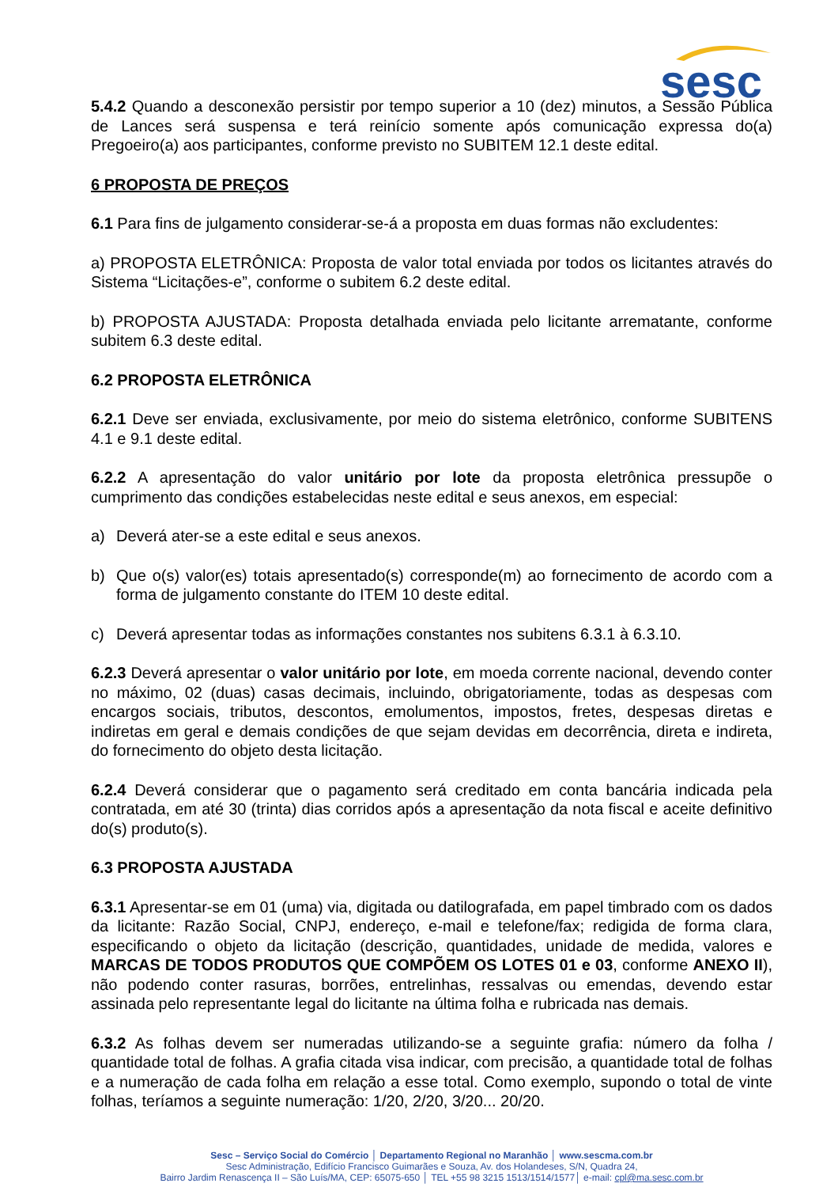sesc
5.4.2 Quando a desconexão persistir por tempo superior a 10 (dez) minutos, a Sessão Pública de Lances será suspensa e terá reinício somente após comunicação expressa do(a) Pregoeiro(a) aos participantes, conforme previsto no SUBITEM 12.1 deste edital.
6 PROPOSTA DE PREÇOS
6.1 Para fins de julgamento considerar-se-á a proposta em duas formas não excludentes:
a) PROPOSTA ELETRÔNICA: Proposta de valor total enviada por todos os licitantes através do Sistema “Licitações-e”, conforme o subitem 6.2 deste edital.
b) PROPOSTA AJUSTADA: Proposta detalhada enviada pelo licitante arrematante, conforme subitem 6.3 deste edital.
6.2 PROPOSTA ELETRÔNICA
6.2.1 Deve ser enviada, exclusivamente, por meio do sistema eletrônico, conforme SUBITENS 4.1 e 9.1 deste edital.
6.2.2 A apresentação do valor unitário por lote da proposta eletrônica pressupõe o cumprimento das condições estabelecidas neste edital e seus anexos, em especial:
a) Deverá ater-se a este edital e seus anexos.
b) Que o(s) valor(es) totais apresentado(s) corresponde(m) ao fornecimento de acordo com a forma de julgamento constante do ITEM 10 deste edital.
c) Deverá apresentar todas as informações constantes nos subitens 6.3.1 à 6.3.10.
6.2.3 Deverá apresentar o valor unitário por lote, em moeda corrente nacional, devendo conter no máximo, 02 (duas) casas decimais, incluindo, obrigatoriamente, todas as despesas com encargos sociais, tributos, descontos, emolumentos, impostos, fretes, despesas diretas e indiretas em geral e demais condições de que sejam devidas em decorrência, direta e indireta, do fornecimento do objeto desta licitação.
6.2.4 Deverá considerar que o pagamento será creditado em conta bancária indicada pela contratada, em até 30 (trinta) dias corridos após a apresentação da nota fiscal e aceite definitivo do(s) produto(s).
6.3 PROPOSTA AJUSTADA
6.3.1 Apresentar-se em 01 (uma) via, digitada ou datilografada, em papel timbrado com os dados da licitante: Razão Social, CNPJ, endereço, e-mail e telefone/fax; redigida de forma clara, especificando o objeto da licitação (descrição, quantidades, unidade de medida, valores e MARCAS DE TODOS PRODUTOS QUE COMPÕEM OS LOTES 01 e 03, conforme ANEXO II), não podendo conter rasuras, borrões, entrelinhas, ressalvas ou emendas, devendo estar assinada pelo representante legal do licitante na última folha e rubricada nas demais.
6.3.2 As folhas devem ser numeradas utilizando-se a seguinte grafia: número da folha / quantidade total de folhas. A grafia citada visa indicar, com precisão, a quantidade total de folhas e a numeração de cada folha em relação a esse total. Como exemplo, supondo o total de vinte folhas, teríamos a seguinte numeração: 1/20, 2/20, 3/20... 20/20.
Sesc – Serviço Social do Comércio │ Departamento Regional no Maranhão │ www.sescma.com.br
Sesc Administração, Edifício Francisco Guimarães e Souza, Av. dos Holandeses, S/N, Quadra 24,
Bairro Jardim Renascença II – São Luís/MA, CEP: 65075-650 │ TEL +55 98 3215 1513/1514/1577│ e-mail: cpl@ma.sesc.com.br